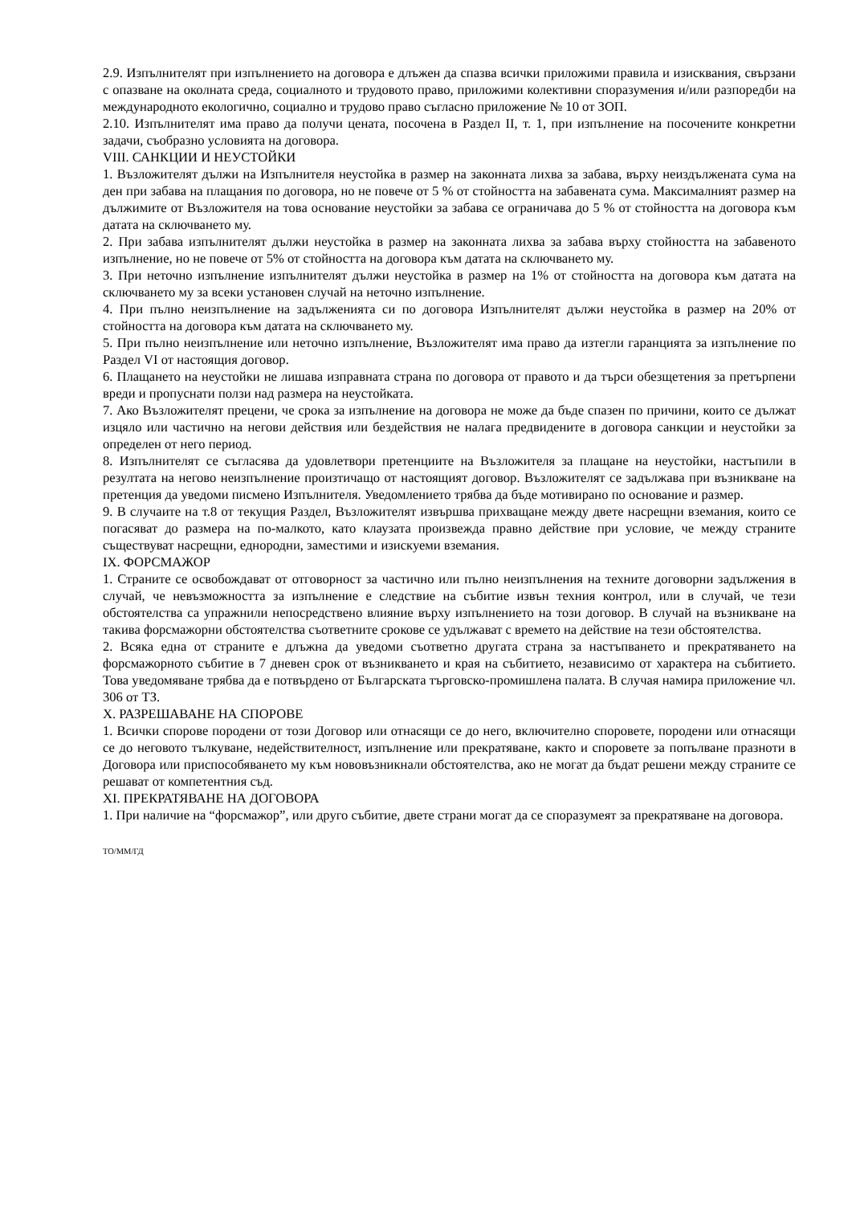2.9. Изпълнителят при изпълнението на договора е длъжен да спазва всички приложими правила и изисквания, свързани с опазване на околната среда, социалното и трудовото право, приложими колективни споразумения и/или разпоредби на международното екологично, социално и трудово право съгласно приложение № 10 от ЗОП.
2.10. Изпълнителят има право да получи цената, посочена в Раздел II, т. 1, при изпълнение на посочените конкретни задачи, съобразно условията на договора.
VIII. САНКЦИИ И НЕУСТОЙКИ
1. Възложителят дължи на Изпълнителя неустойка в размер на законната лихва за забава, върху неиздължената сума на ден при забава на плащания по договора, но не повече от 5 % от стойността на забавената сума. Максималният размер на дължимите от Възложителя на това основание неустойки за забава се ограничава до 5 % от стойността на договора към датата на сключването му.
2. При забава изпълнителят дължи неустойка в размер на законната лихва за забава върху стойността на забавеното изпълнение, но не повече от 5% от стойността на договора към датата на сключването му.
3. При неточно изпълнение изпълнителят дължи неустойка в размер на 1% от стойността на договора към датата на сключването му за всеки установен случай на неточно изпълнение.
4. При пълно неизпълнение на задълженията си по договора Изпълнителят дължи неустойка в размер на 20% от стойността на договора към датата на сключването му.
5. При пълно неизпълнение или неточно изпълнение, Възложителят има право да изтегли гаранцията за изпълнение по Раздел VI от настоящия договор.
6. Плащането на неустойки не лишава изправната страна по договора от правото и да търси обезщетения за претърпени вреди и пропуснати ползи над размера на неустойката.
7. Ако Възложителят прецени, че срока за изпълнение на договора не може да бъде спазен по причини, които се дължат изцяло или частично на негови действия или бездействия не налага предвидените в договора санкции и неустойки за определен от него период.
8. Изпълнителят се съгласява да удовлетвори претенциите на Възложителя за плащане на неустойки, настъпили в резултата на негово неизпълнение произтичащо от настоящият договор. Възложителят се задължава при възникване на претенция да уведоми писмено Изпълнителя. Уведомлението трябва да бъде мотивирано по основание и размер.
9. В случаите на т.8 от текущия Раздел, Възложителят извършва прихващане между двете насрещни вземания, които се погасяват до размера на по-малкото, като клаузата произвежда правно действие при условие, че между страните съществуват насрещни, еднородни, заместими и изискуеми вземания.
IX. ФОРСМАЖОР
1. Страните се освобождават от отговорност за частично или пълно неизпълнения на техните договорни задължения в случай, че невъзможността за изпълнение е следствие на събитие извън техния контрол, или в случай, че тези обстоятелства са упражнили непосредствено влияние върху изпълнението на този договор. В случай на възникване на такива форсмажорни обстоятелства съответните срокове се удължават с времето на действие на тези обстоятелства.
2. Всяка една от страните е длъжна да уведоми съответно другата страна за настъпването и прекратяването на форсмажорното събитие в 7 дневен срок от възникването и края на събитието, независимо от характера на събитието. Това уведомяване трябва да е потвърдено от Българската търговско-промишлена палата. В случая намира приложение чл. 306 от ТЗ.
X. РАЗРЕШАВАНЕ НА СПОРОВЕ
1. Всички спорове породени от този Договор или отнасящи се до него, включително споровете, породени или отнасящи се до неговото тълкуване, недействителност, изпълнение или прекратяване, както и споровете за попълване празноти в Договора или приспособяването му към нововъзникнали обстоятелства, ако не могат да бъдат решени между страните се решават от компетентния съд.
XI. ПРЕКРАТЯВАНЕ НА ДОГОВОРА
1. При наличие на “форсмажор”, или друго събитие, двете страни могат да се споразумеят за прекратяване на договора.
ТО/ММ/ГД